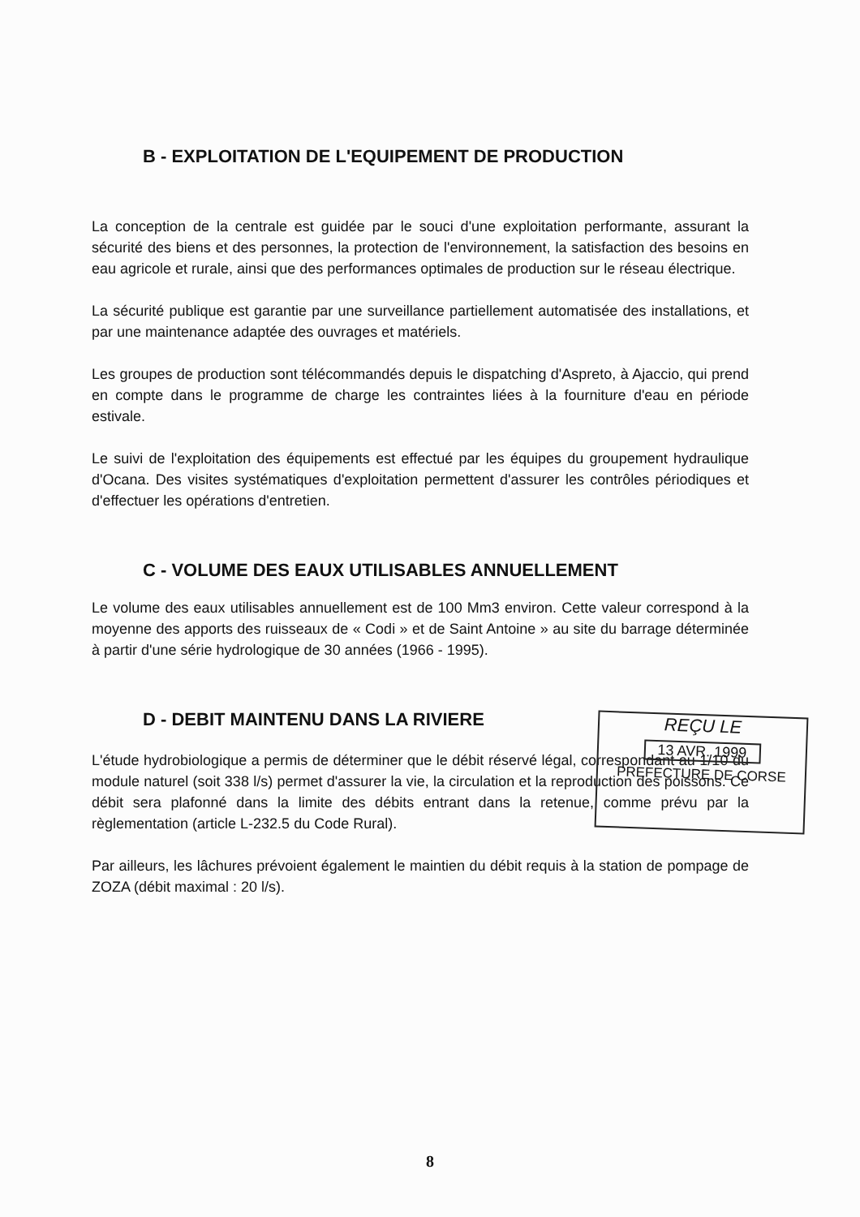B - EXPLOITATION DE L'EQUIPEMENT DE PRODUCTION
La conception de la centrale est guidée par le souci d'une exploitation performante, assurant la sécurité des biens et des personnes, la protection de l'environnement, la satisfaction des besoins en eau agricole et rurale, ainsi que des performances optimales de production sur le réseau électrique.
La sécurité publique est garantie par une surveillance partiellement automatisée des installations, et par une maintenance adaptée des ouvrages et matériels.
Les groupes de production sont télécommandés depuis le dispatching d'Aspreto, à Ajaccio, qui prend en compte dans le programme de charge les contraintes liées à la fourniture d'eau en période estivale.
Le suivi de l'exploitation des équipements est effectué par les équipes du groupement hydraulique d'Ocana. Des visites systématiques d'exploitation permettent d'assurer les contrôles périodiques et d'effectuer les opérations d'entretien.
C - VOLUME DES EAUX UTILISABLES ANNUELLEMENT
Le volume des eaux utilisables annuellement est de 100 Mm3 environ. Cette valeur correspond à la moyenne des apports des ruisseaux de « Codi » et de Saint Antoine » au site du barrage déterminée à partir d'une série hydrologique de 30 années (1966 - 1995).
D - DEBIT MAINTENU DANS LA RIVIERE
L'étude hydrobiologique a permis de déterminer que le débit réservé légal, correspondant au 1/10 du module naturel (soit 338 l/s) permet d'assurer la vie, la circulation et la reproduction des poissons. Ce débit sera plafonné dans la limite des débits entrant dans la retenue, comme prévu par la règlementation (article L-232.5 du Code Rural).
Par ailleurs, les lâchures prévoient également le maintien du débit requis à la station de pompage de ZOZA (débit maximal : 20 l/s).
REÇU LE
13 AVR. 1999
PREFECTURE DE CORSE
8